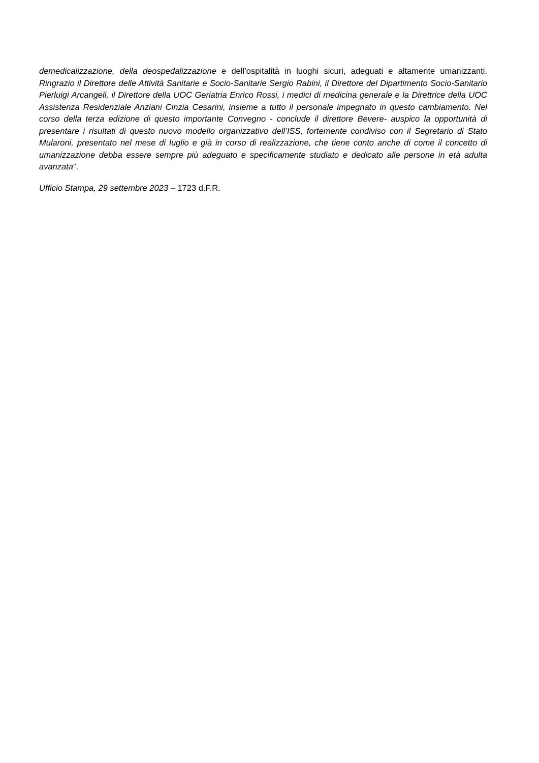demedicalizzazione, della deospedalizzazione e dell’ospitalità in luoghi sicuri, adeguati e altamente umanizzanti. Ringrazio il Direttore delle Attività Sanitarie e Socio-Sanitarie Sergio Rabini, il Direttore del Dipartimento Socio-Sanitario Pierluigi Arcangeli, il Direttore della UOC Geriatria Enrico Rossi, i medici di medicina generale e la Direttrice della UOC Assistenza Residenziale Anziani Cinzia Cesarini, insieme a tutto il personale impegnato in questo cambiamento. Nel corso della terza edizione di questo importante Convegno - conclude il direttore Bevere- auspico la opportunità di presentare i risultati di questo nuovo modello organizzativo dell’ISS, fortemente condiviso con il Segretario di Stato Mularoni, presentato nel mese di luglio e già in corso di realizzazione, che tiene conto anche di come il concetto di umanizzazione debba essere sempre più adeguato e specificamente studiato e dedicato alle persone in età adulta avanzata”.
Ufficio Stampa, 29 settembre 2023 – 1723 d.F.R.